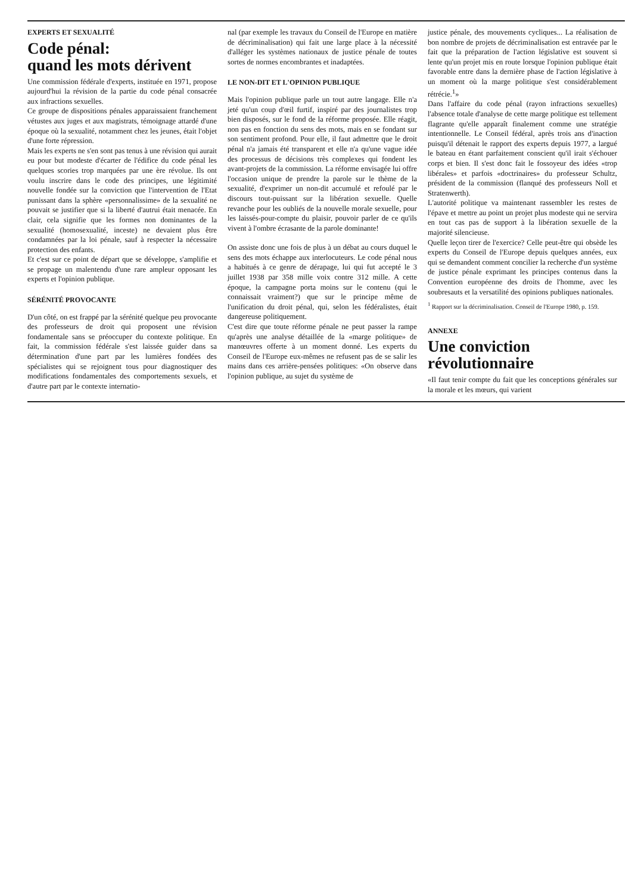EXPERTS ET SEXUALITÉ
Code pénal:
quand les mots dérivent
Une commission fédérale d'experts, instituée en 1971, propose aujourd'hui la révision de la partie du code pénal consacrée aux infractions sexuelles.
Ce groupe de dispositions pénales apparaissaient franchement vétustes aux juges et aux magistrats, témoignage attardé d'une époque où la sexualité, notamment chez les jeunes, était l'objet d'une forte répression.
Mais les experts ne s'en sont pas tenus à une révision qui aurait eu pour but modeste d'écarter de l'édifice du code pénal les quelques scories trop marquées par une ère révolue. Ils ont voulu inscrire dans le code des principes, une légitimité nouvelle fondée sur la conviction que l'intervention de l'Etat punissant dans la sphère «personnalissime» de la sexualité ne pouvait se justifier que si la liberté d'autrui était menacée. En clair, cela signifie que les formes non dominantes de la sexualité (homosexualité, inceste) ne devaient plus être condamnées par la loi pénale, sauf à respecter la nécessaire protection des enfants.
Et c'est sur ce point de départ que se développe, s'amplifie et se propage un malentendu d'une rare ampleur opposant les experts et l'opinion publique.
SÉRÉNITÉ PROVOCANTE
D'un côté, on est frappé par la sérénité quelque peu provocante des professeurs de droit qui proposent une révision fondamentale sans se préoccuper du contexte politique. En fait, la commission fédérale s'est laissée guider dans sa détermination d'une part par les lumières fondées des spécialistes qui se rejoignent tous pour diagnostiquer des modifications fondamentales des comportements sexuels, et d'autre part par le contexte internatio-
nal (par exemple les travaux du Conseil de l'Europe en matière de décriminalisation) qui fait une large place à la nécessité d'alléger les systèmes nationaux de justice pénale de toutes sortes de normes encombrantes et inadaptées.
LE NON-DIT ET L'OPINION PUBLIQUE
Mais l'opinion publique parle un tout autre langage. Elle n'a jeté qu'un coup d'œil furtif, inspiré par des journalistes trop bien disposés, sur le fond de la réforme proposée. Elle réagit, non pas en fonction du sens des mots, mais en se fondant sur son sentiment profond. Pour elle, il faut admettre que le droit pénal n'a jamais été transparent et elle n'a qu'une vague idée des processus de décisions très complexes qui fondent les avant-projets de la commission. La réforme envisagée lui offre l'occasion unique de prendre la parole sur le thème de la sexualité, d'exprimer un non-dit accumulé et refoulé par le discours tout-puissant sur la libération sexuelle. Quelle revanche pour les oubliés de la nouvelle morale sexuelle, pour les laissés-pour-compte du plaisir, pouvoir parler de ce qu'ils vivent à l'ombre écrasante de la parole dominante!
On assiste donc une fois de plus à un débat au cours duquel le sens des mots échappe aux interlocuteurs. Le code pénal nous a habitués à ce genre de dérapage, lui qui fut accepté le 3 juillet 1938 par 358 mille voix contre 312 mille. A cette époque, la campagne porta moins sur le contenu (qui le connaissait vraiment?) que sur le principe même de l'unification du droit pénal, qui, selon les fédéralistes, était dangereuse politiquement.
C'est dire que toute réforme pénale ne peut passer la rampe qu'après une analyse détaillée de la «marge politique» de manœuvres offerte à un moment donné. Les experts du Conseil de l'Europe eux-mêmes ne refusent pas de se salir les mains dans ces arrière-pensées politiques: «On observe dans l'opinion publique, au sujet du système de
justice pénale, des mouvements cycliques... La réalisation de bon nombre de projets de décriminalisation est entravée par le fait que la préparation de l'action législative est souvent si lente qu'un projet mis en route lorsque l'opinion publique était favorable entre dans la dernière phase de l'action législative à un moment où la marge politique s'est considérablement rétrécie.<sup>1</sup>»
Dans l'affaire du code pénal (rayon infractions sexuelles) l'absence totale d'analyse de cette marge politique est tellement flagrante qu'elle apparaît finalement comme une stratégie intentionnelle. Le Conseil fédéral, après trois ans d'inaction puisqu'il détenait le rapport des experts depuis 1977, a largué le bateau en étant parfaitement conscient qu'il irait s'échouer corps et bien. Il s'est donc fait le fossoyeur des idées «trop libérales» et parfois «doctrinaires» du professeur Schultz, président de la commission (flanqué des professeurs Noll et Stratenwerth).
L'autorité politique va maintenant rassembler les restes de l'épave et mettre au point un projet plus modeste qui ne servira en tout cas pas de support à la libération sexuelle de la majorité silencieuse.
Quelle leçon tirer de l'exercice? Celle peut-être qui obsède les experts du Conseil de l'Europe depuis quelques années, eux qui se demandent comment concilier la recherche d'un système de justice pénale exprimant les principes contenus dans la Convention européenne des droits de l'homme, avec les soubresauts et la versatilité des opinions publiques nationales.
<sup>1</sup> Rapport sur la décriminalisation. Conseil de l'Europe 1980, p. 159.
ANNEXE
Une conviction
révolutionnaire
«Il faut tenir compte du fait que les conceptions générales sur la morale et les mœurs, qui varient